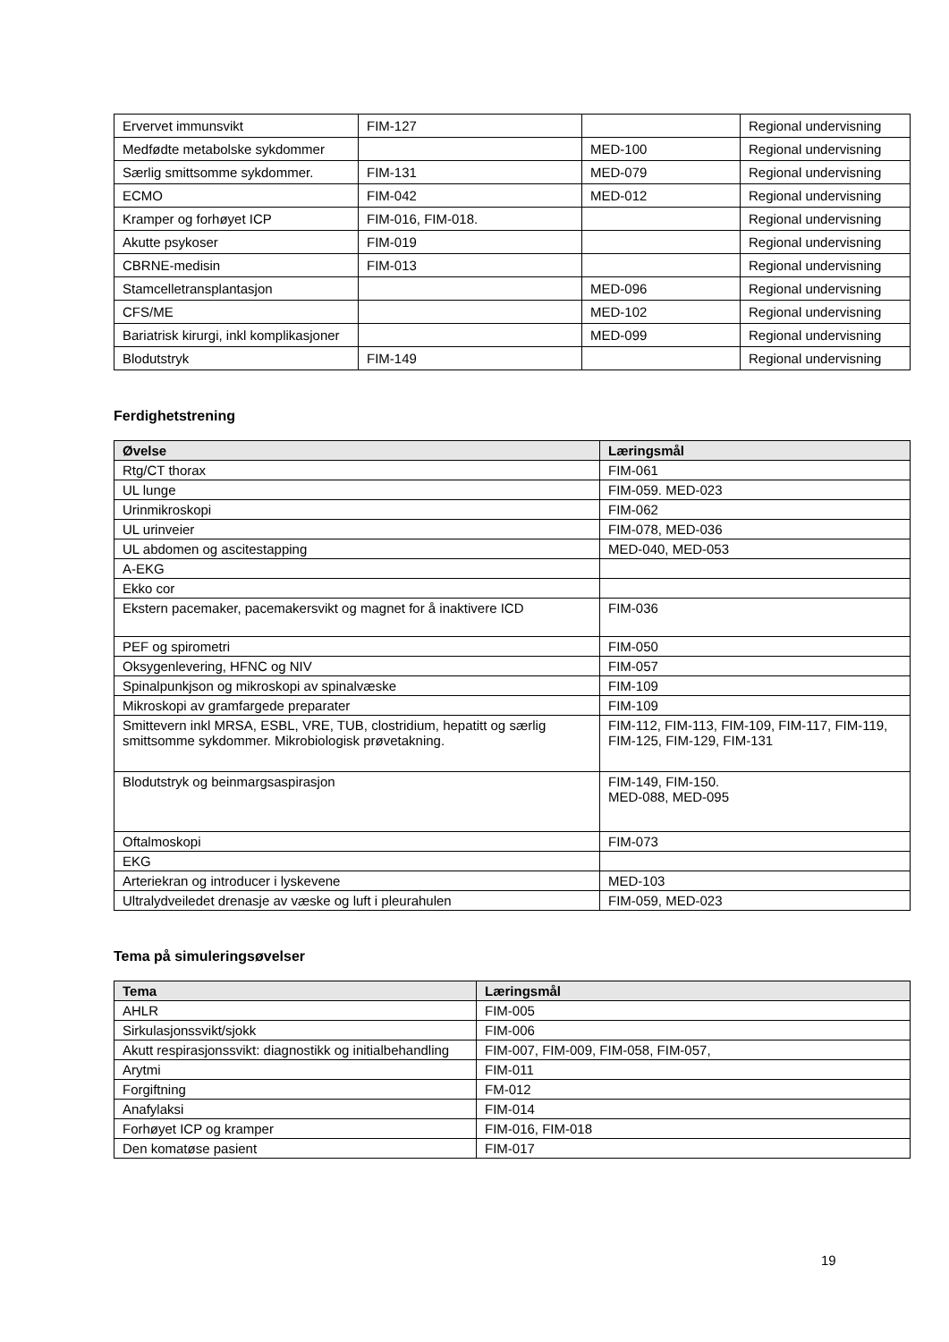| Ervervet immunsvikt | FIM-127 | | Regional undervisning |
| Medfødte metabolske sykdommer | | MED-100 | Regional undervisning |
| Særlig smittsomme sykdommer. | FIM-131 | MED-079 | Regional undervisning |
| ECMO | FIM-042 | MED-012 | Regional undervisning |
| Kramper og forhøyet ICP | FIM-016, FIM-018. | | Regional undervisning |
| Akutte psykoser | FIM-019 | | Regional undervisning |
| CBRNE-medisin | FIM-013 | | Regional undervisning |
| Stamcelletransplantasjon | | MED-096 | Regional undervisning |
| CFS/ME | | MED-102 | Regional undervisning |
| Bariatrisk kirurgi, inkl komplikasjoner | | MED-099 | Regional undervisning |
| Blodutstryk | FIM-149 | | Regional undervisning |
Ferdighetstrening
| Øvelse | Læringsmål |
| --- | --- |
| Rtg/CT thorax | FIM-061 |
| UL lunge | FIM-059. MED-023 |
| Urinmikroskopi | FIM-062 |
| UL urinveier | FIM-078, MED-036 |
| UL abdomen og ascitestapping | MED-040, MED-053 |
| A-EKG | |
| Ekko cor | |
| Ekstern pacemaker, pacemakersvikt og magnet for å inaktivere ICD | FIM-036 |
| PEF og spirometri | FIM-050 |
| Oksygenlevering, HFNC og NIV | FIM-057 |
| Spinalpunkjson og mikroskopi av spinalvæske | FIM-109 |
| Mikroskopi av gramfargede preparater | FIM-109 |
| Smittevern inkl MRSA, ESBL, VRE, TUB, clostridium, hepatitt og særlig smittsomme sykdommer. Mikrobiologisk prøvetakning. | FIM-112, FIM-113, FIM-109, FIM-117, FIM-119, FIM-125, FIM-129, FIM-131 |
| Blodutstryk og beinmargsaspirasjon | FIM-149, FIM-150. MED-088, MED-095 |
| Oftalmoskopi | FIM-073 |
| EKG | |
| Arteriekran og introducer i lyskevene | MED-103 |
| Ultralydveiledet drenasje av væske og luft i pleurahulen | FIM-059, MED-023 |
Tema på simuleringsøvelser
| Tema | Læringsmål |
| --- | --- |
| AHLR | FIM-005 |
| Sirkulasjonssvikt/sjokk | FIM-006 |
| Akutt respirasjonssvikt: diagnostikk og initialbehandling | FIM-007, FIM-009, FIM-058, FIM-057, |
| Arytmi | FIM-011 |
| Forgiftning | FM-012 |
| Anafylaksi | FIM-014 |
| Forhøyet ICP og kramper | FIM-016, FIM-018 |
| Den komatøse pasient | FIM-017 |
19